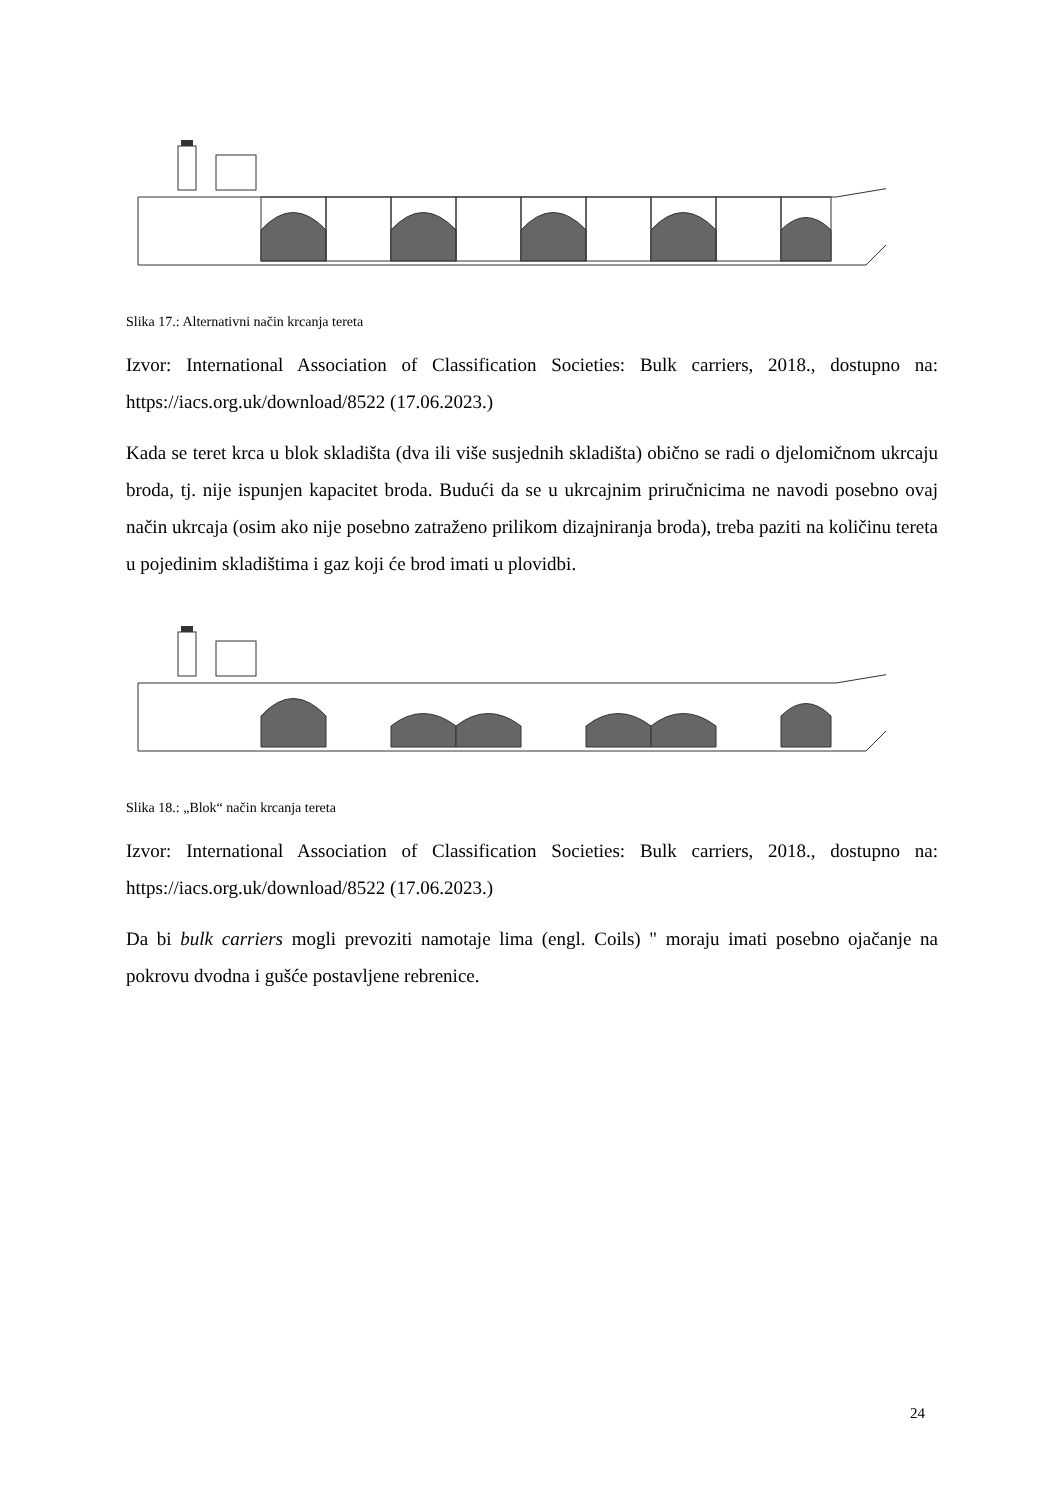Slika 17.: Alternativni način krcanja tereta
Izvor: International Association of Classification Societies: Bulk carriers, 2018., dostupno na: https://iacs.org.uk/download/8522 (17.06.2023.)
Kada se teret krca u blok skladišta (dva ili više susjednih skladišta) obično se radi o djelomičnom ukrcaju broda, tj. nije ispunjen kapacitet broda. Budući da se u ukrcajnim priručnicima ne navodi posebno ovaj način ukrcaja (osim ako nije posebno zatraženo prilikom dizajniranja broda), treba paziti na količinu tereta u pojedinim skladištima i gaz koji će brod imati u plovidbi.
Slika 18.: „Blok“ način krcanja tereta
Izvor: International Association of Classification Societies: Bulk carriers, 2018., dostupno na: https://iacs.org.uk/download/8522 (17.06.2023.)
Da bi bulk carriers mogli prevoziti namotaje lima (engl. Coils) " moraju imati posebno ojačanje na pokrovu dvodna i gušće postavljene rebrenice.
24